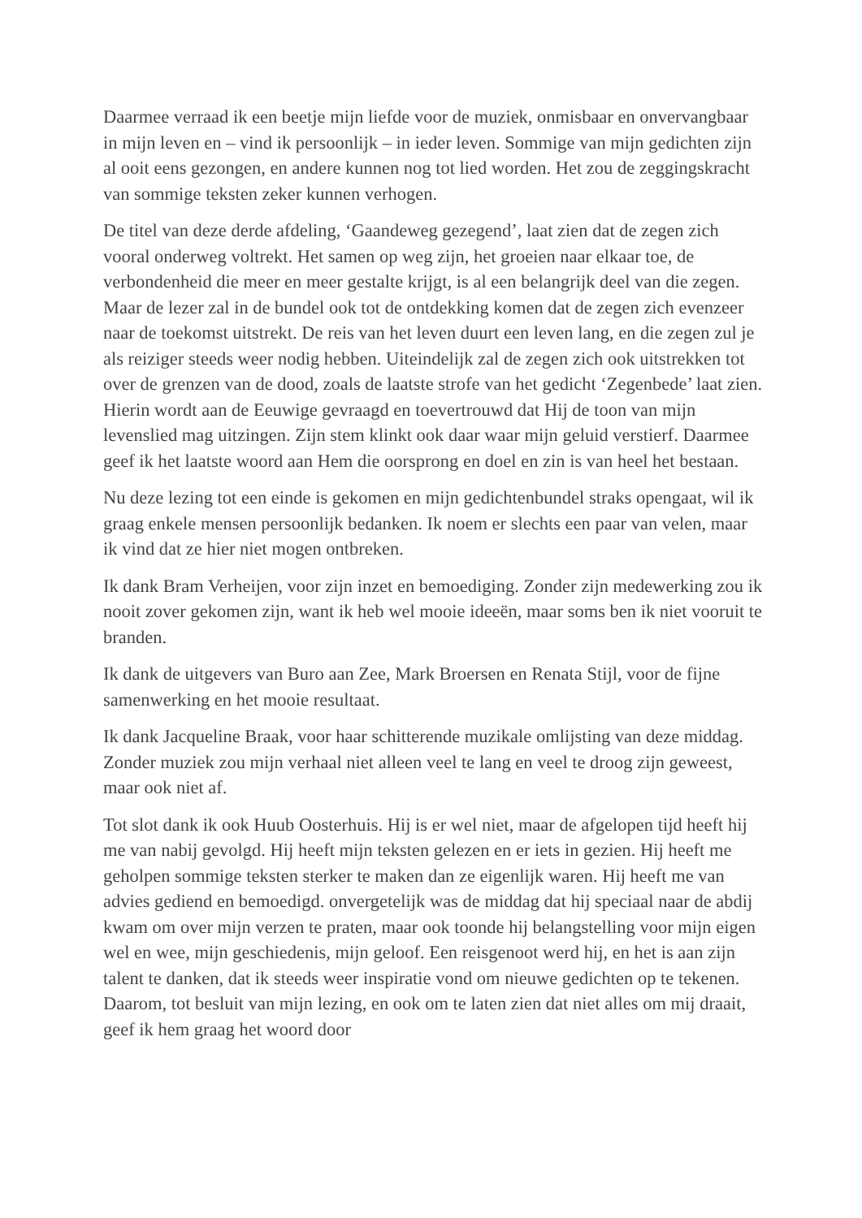Daarmee verraad ik een beetje mijn liefde voor de muziek, onmisbaar en onvervangbaar in mijn leven en – vind ik persoonlijk – in ieder leven. Sommige van mijn gedichten zijn al ooit eens gezongen, en andere kunnen nog tot lied worden. Het zou de zeggingskracht van sommige teksten zeker kunnen verhogen.
De titel van deze derde afdeling, ‘Gaandeweg gezegend’, laat zien dat de zegen zich vooral onderweg voltrekt. Het samen op weg zijn, het groeien naar elkaar toe, de verbondenheid die meer en meer gestalte krijgt, is al een belangrijk deel van die zegen. Maar de lezer zal in de bundel ook tot de ontdekking komen dat de zegen zich evenzeer naar de toekomst uitstrekt. De reis van het leven duurt een leven lang, en die zegen zul je als reiziger steeds weer nodig hebben. Uiteindelijk zal de zegen zich ook uitstrekken tot over de grenzen van de dood, zoals de laatste strofe van het gedicht ‘Zegenbede’ laat zien. Hierin wordt aan de Eeuwige gevraagd en toevertrouwd dat Hij de toon van mijn levenslied mag uitzingen. Zijn stem klinkt ook daar waar mijn geluid verstierf. Daarmee geef ik het laatste woord aan Hem die oorsprong en doel en zin is van heel het bestaan.
Nu deze lezing tot een einde is gekomen en mijn gedichtenbundel straks opengaat, wil ik graag enkele mensen persoonlijk bedanken. Ik noem er slechts een paar van velen, maar ik vind dat ze hier niet mogen ontbreken.
Ik dank Bram Verheijen, voor zijn inzet en bemoediging. Zonder zijn medewerking zou ik nooit zover gekomen zijn, want ik heb wel mooie ideeën, maar soms ben ik niet vooruit te branden.
Ik dank de uitgevers van Buro aan Zee, Mark Broersen en Renata Stijl, voor de fijne samenwerking en het mooie resultaat.
Ik dank Jacqueline Braak, voor haar schitterende muzikale omlijsting van deze middag. Zonder muziek zou mijn verhaal niet alleen veel te lang en veel te droog zijn geweest, maar ook niet af.
Tot slot dank ik ook Huub Oosterhuis. Hij is er wel niet, maar de afgelopen tijd heeft hij me van nabij gevolgd. Hij heeft mijn teksten gelezen en er iets in gezien. Hij heeft me geholpen sommige teksten sterker te maken dan ze eigenlijk waren. Hij heeft me van advies gediend en bemoedigd. onvergetelijk was de middag dat hij speciaal naar de abdij kwam om over mijn verzen te praten, maar ook toonde hij belangstelling voor mijn eigen wel en wee, mijn geschiedenis, mijn geloof. Een reisgenoot werd hij, en het is aan zijn talent te danken, dat ik steeds weer inspiratie vond om nieuwe gedichten op te tekenen. Daarom, tot besluit van mijn lezing, en ook om te laten zien dat niet alles om mij draait, geef ik hem graag het woord door